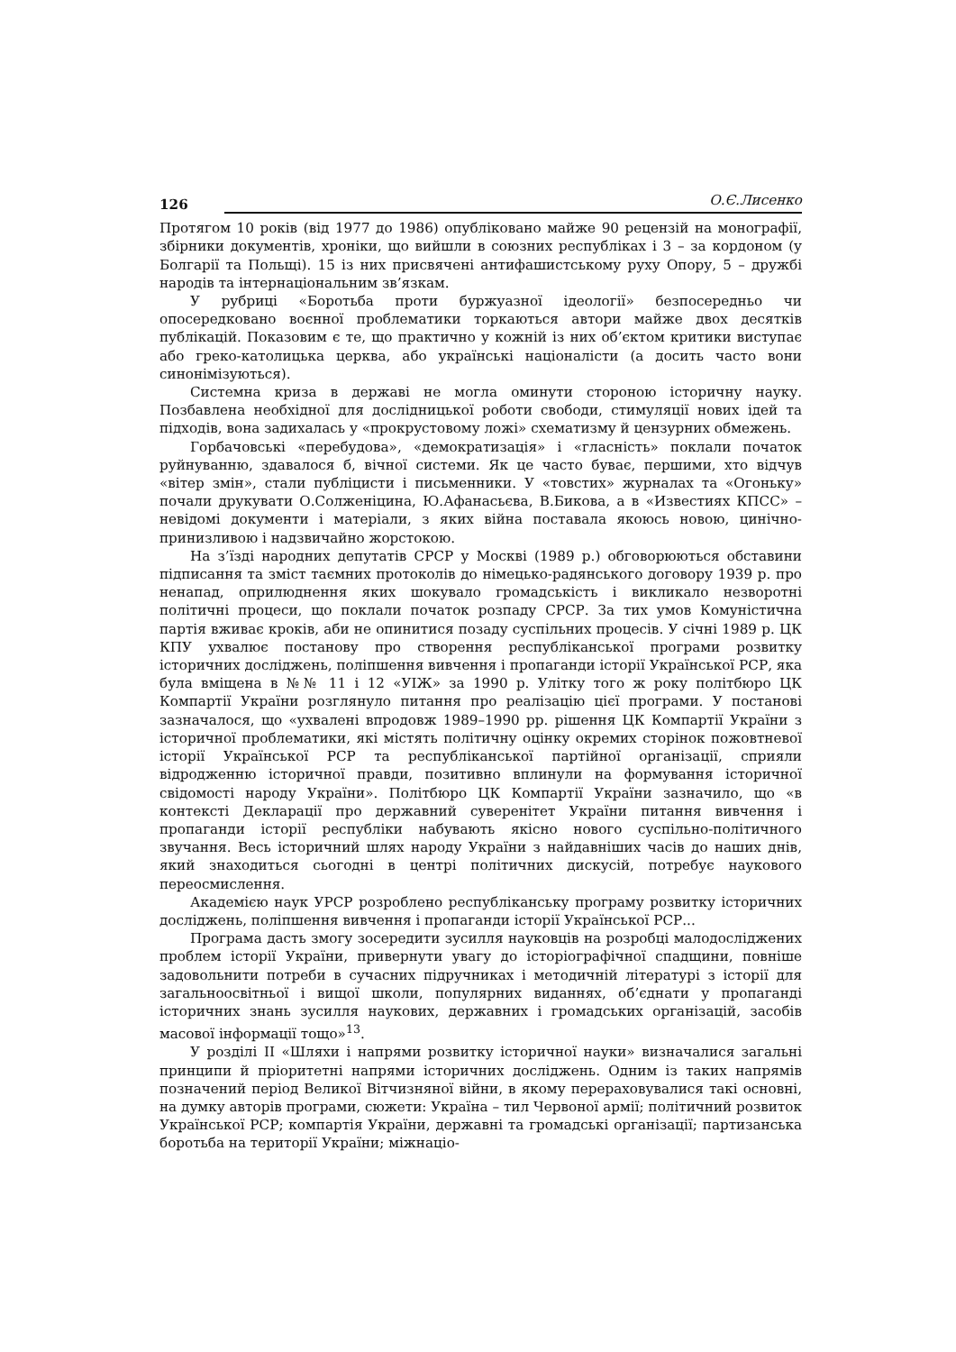126 О.Є.Лисенко
Протягом 10 років (від 1977 до 1986) опубліковано майже 90 рецензій на монографії, збірники документів, хроніки, що вийшли в союзних республіках і 3 – за кордоном (у Болгарії та Польщі). 15 із них присвячені антифашистському руху Опору, 5 – дружбі народів та інтернаціональним зв’язкам.
У рубриці «Боротьба проти буржуазної ідеології» безпосередньо чи опосередковано воєнної проблематики торкаються автори майже двох десятків публікацій. Показовим є те, що практично у кожній із них об’єктом критики виступає або греко-католицька церква, або українські націоналісти (а досить часто вони синонімізуються).
Системна криза в державі не могла оминути стороною історичну науку. Позбавлена необхідної для дослідницької роботи свободи, стимуляції нових ідей та підходів, вона задихалась у «прокрустовому ложі» схематизму й цензурних обмежень.
Горбачовські «перебудова», «демократизація» і «гласність» поклали початок руйнуванню, здавалося б, вічної системи. Як це часто буває, першими, хто відчув «вітер змін», стали публіцисти і письменники. У «товстих» журналах та «Огоньку» почали друкувати О.Солженіцина, Ю.Афанасьєва, В.Бикова, а в «Известиях КПСС» – невідомі документи і матеріали, з яких війна поставала якоюсь новою, цинічно-принизливою і надзвичайно жорстокою.
На з’їзді народних депутатів СРСР у Москві (1989 р.) обговорюються обставини підписання та зміст таємних протоколів до німецько-радянського договору 1939 р. про ненапад, оприлюднення яких шокувало громадськість і викликало незворотні політичні процеси, що поклали початок розпаду СРСР. За тих умов Комуністична партія вживає кроків, аби не опинитися позаду суспільних процесів. У січні 1989 р. ЦК КПУ ухвалює постанову про створення республіканської програми розвитку історичних досліджень, поліпшення вивчення і пропаганди історії Української РСР, яка була вміщена в №№ 11 і 12 «УІЖ» за 1990 р. Улітку того ж року політбюро ЦК Компартії України розглянуло питання про реалізацію цієї програми. У постанові зазначалося, що «ухвалені впродовж 1989–1990 рр. рішення ЦК Компартії України з історичної проблематики, які містять політичну оцінку окремих сторінок пожовтневої історії Української РСР та республіканської партійної організації, сприяли відродженню історичної правди, позитивно вплинули на формування історичної свідомості народу України». Політбюро ЦК Компартії України зазначило, що «в контексті Декларації про державний суверенітет України питання вивчення і пропаганди історії республіки набувають якісно нового суспільно-політичного звучання. Весь історичний шлях народу України з найдавніших часів до наших днів, який знаходиться сьогодні в центрі політичних дискусій, потребує наукового переосмислення.
Академією наук УРСР розроблено республіканську програму розвитку історичних досліджень, поліпшення вивчення і пропаганди історії Української РСР...
Програма дасть змогу зосередити зусилля науковців на розробці малодосліджених проблем історії України, привернути увагу до історіографічної спадщини, повніше задовольнити потреби в сучасних підручниках і методичній літературі з історії для загальноосвітньої і вищої школи, популярних виданнях, об’єднати у пропаганді історичних знань зусилля наукових, державних і громадських організацій, засобів масової інформації тощо»<sup>13</sup>.
У розділі II «Шляхи і напрями розвитку історичної науки» визначалися загальні принципи й пріоритетні напрями історичних досліджень. Одним із таких напрямів позначений період Великої Вітчизняної війни, в якому перераховувалися такі основні, на думку авторів програми, сюжети: Україна – тил Червоної армії; політичний розвиток Української РСР; компартія України, державні та громадські організації; партизанська боротьба на території України; міжнаціо-